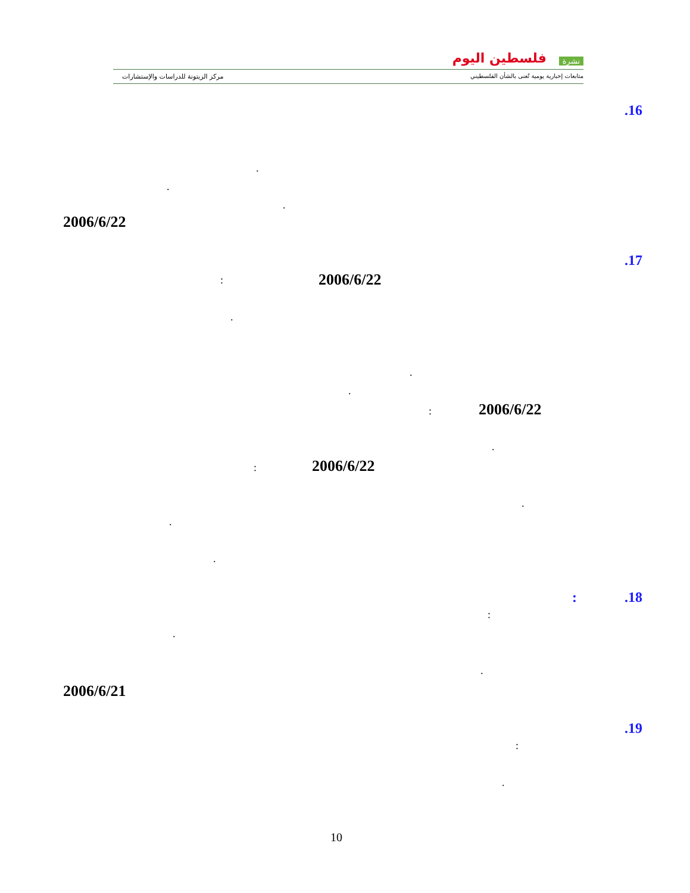نشرة فلسطين اليوم
متابعات إخبارية يومية تُعنى بالشأن الفلسطيني
مركز الزيتونة للدراسات والإستشارات
.16
.
.
.
2006/6/22
.17
2006/6/22
:
.
.
.
2006/6/22
:
.
2006/6/22
:
.
.
.
.18 :
:
.
.
2006/6/21
.19
:
.
10